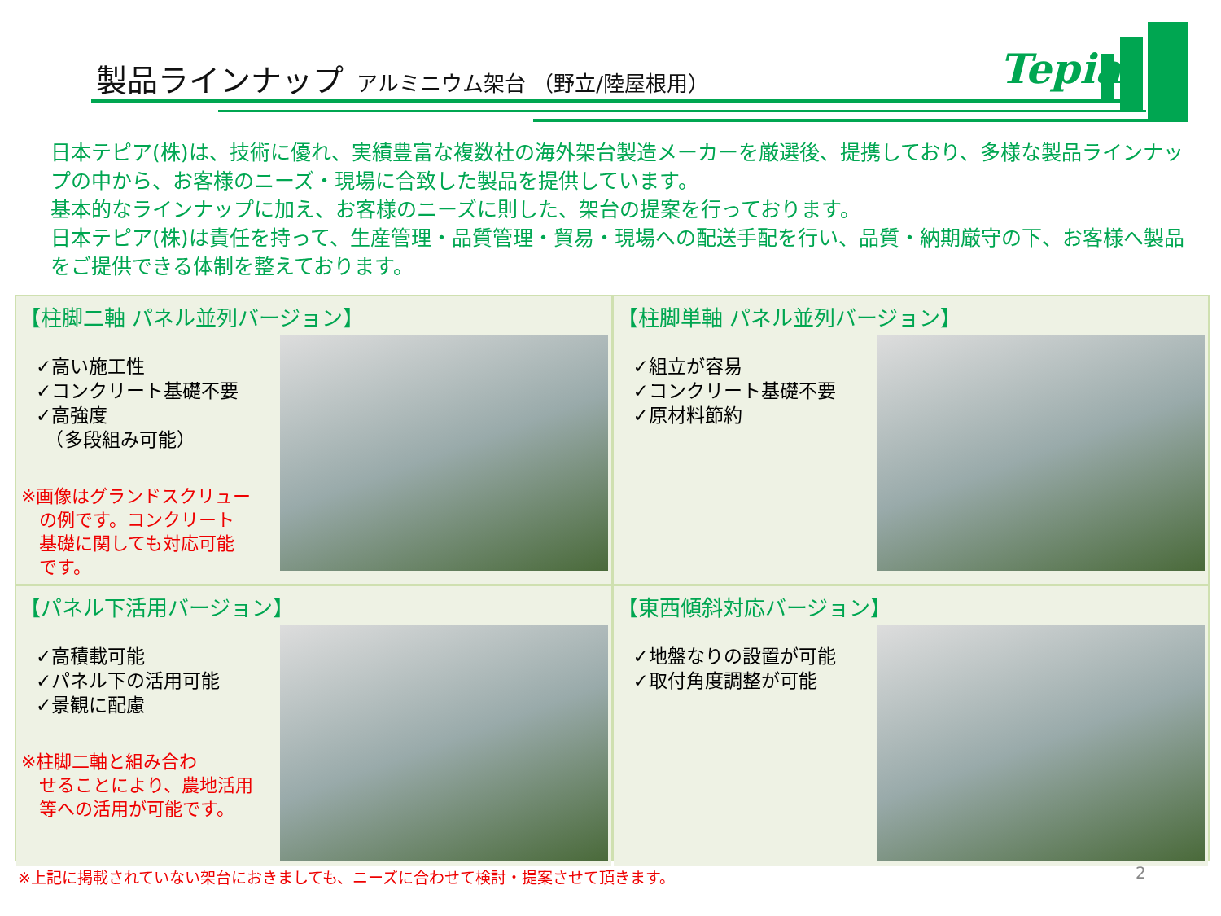製品ラインナップ アルミニウム架台 （野立/陸屋根用）
Tepia
日本テピア(株)は、技術に優れ、実績豊富な複数社の海外架台製造メーカーを厳選後、提携しており、多様な製品ラインナップの中から、お客様のニーズ・現場に合致した製品を提供しています。
基本的なラインナップに加え、お客様のニーズに則した、架台の提案を行っております。
日本テピア(株)は責任を持って、生産管理・品質管理・貿易・現場への配送手配を行い、品質・納期厳守の下、お客様へ製品をご提供できる体制を整えております。
【柱脚二軸 パネル並列バージョン】
✓高い施工性
✓コンクリート基礎不要
✓高強度
　（多段組み可能）
※画像はグランドスクリュー
　の例です。コンクリート
　基礎に関しても対応可能
　です。
【柱脚単軸 パネル並列バージョン】
✓組立が容易
✓コンクリート基礎不要
✓原材料節約
【パネル下活用バージョン】
✓高積載可能
✓パネル下の活用可能
✓景観に配慮
※柱脚二軸と組み合わ
　せることにより、農地活用
　等への活用が可能です。
【東西傾斜対応バージョン】
✓地盤なりの設置が可能
✓取付角度調整が可能
※上記に掲載されていない架台におきましても、ニーズに合わせて検討・提案させて頂きます。
2